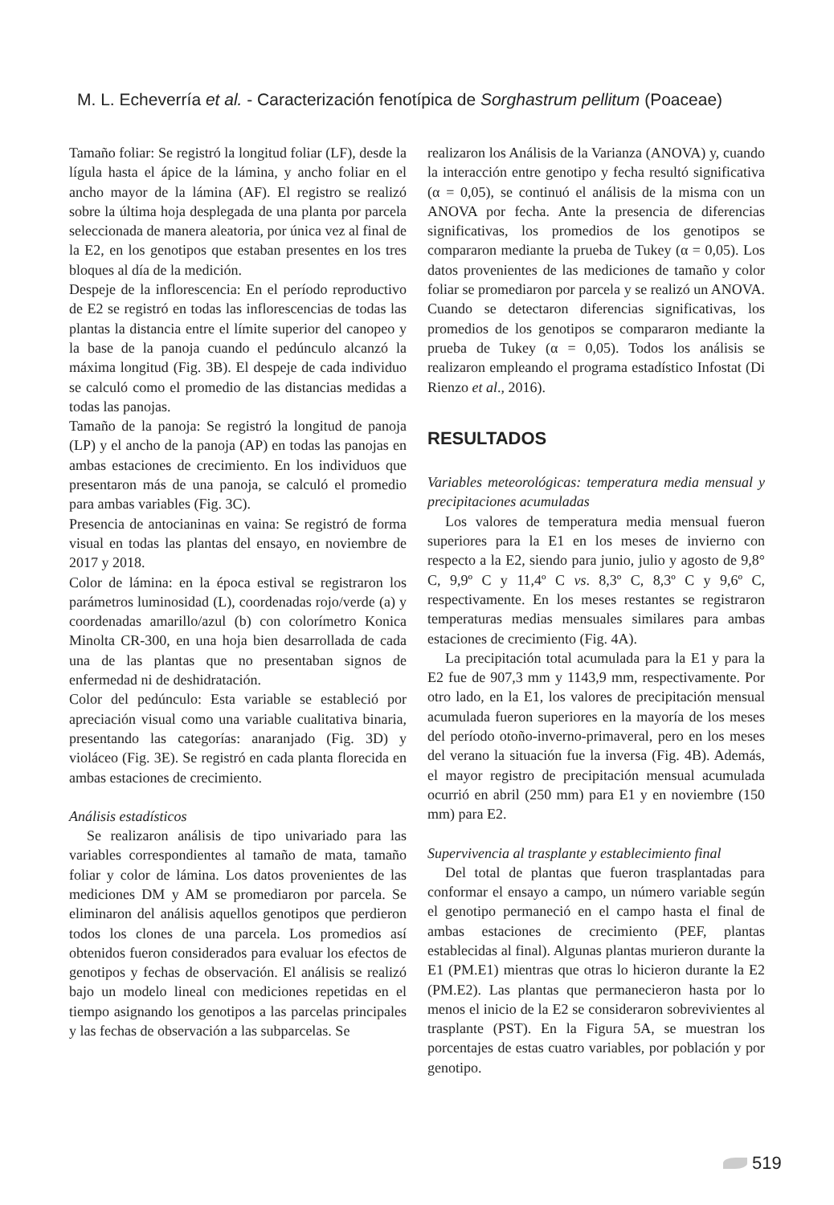M. L. Echeverría et al. - Caracterización fenotípica de Sorghastrum pellitum (Poaceae)
Tamaño foliar: Se registró la longitud foliar (LF), desde la lígula hasta el ápice de la lámina, y ancho foliar en el ancho mayor de la lámina (AF). El registro se realizó sobre la última hoja desplegada de una planta por parcela seleccionada de manera aleatoria, por única vez al final de la E2, en los genotipos que estaban presentes en los tres bloques al día de la medición.
Despeje de la inflorescencia: En el período reproductivo de E2 se registró en todas las inflorescencias de todas las plantas la distancia entre el límite superior del canopeo y la base de la panoja cuando el pedúnculo alcanzó la máxima longitud (Fig. 3B). El despeje de cada individuo se calculó como el promedio de las distancias medidas a todas las panojas.
Tamaño de la panoja: Se registró la longitud de panoja (LP) y el ancho de la panoja (AP) en todas las panojas en ambas estaciones de crecimiento. En los individuos que presentaron más de una panoja, se calculó el promedio para ambas variables (Fig. 3C).
Presencia de antocianinas en vaina: Se registró de forma visual en todas las plantas del ensayo, en noviembre de 2017 y 2018.
Color de lámina: en la época estival se registraron los parámetros luminosidad (L), coordenadas rojo/verde (a) y coordenadas amarillo/azul (b) con colorímetro Konica Minolta CR-300, en una hoja bien desarrollada de cada una de las plantas que no presentaban signos de enfermedad ni de deshidratación.
Color del pedúnculo: Esta variable se estableció por apreciación visual como una variable cualitativa binaria, presentando las categorías: anaranjado (Fig. 3D) y violáceo (Fig. 3E). Se registró en cada planta florecida en ambas estaciones de crecimiento.
Análisis estadísticos
Se realizaron análisis de tipo univariado para las variables correspondientes al tamaño de mata, tamaño foliar y color de lámina. Los datos provenientes de las mediciones DM y AM se promediaron por parcela. Se eliminaron del análisis aquellos genotipos que perdieron todos los clones de una parcela. Los promedios así obtenidos fueron considerados para evaluar los efectos de genotipos y fechas de observación. El análisis se realizó bajo un modelo lineal con mediciones repetidas en el tiempo asignando los genotipos a las parcelas principales y las fechas de observación a las subparcelas. Se
realizaron los Análisis de la Varianza (ANOVA) y, cuando la interacción entre genotipo y fecha resultó significativa (α = 0,05), se continuó el análisis de la misma con un ANOVA por fecha. Ante la presencia de diferencias significativas, los promedios de los genotipos se compararon mediante la prueba de Tukey (α = 0,05). Los datos provenientes de las mediciones de tamaño y color foliar se promediaron por parcela y se realizó un ANOVA. Cuando se detectaron diferencias significativas, los promedios de los genotipos se compararon mediante la prueba de Tukey (α = 0,05). Todos los análisis se realizaron empleando el programa estadístico Infostat (Di Rienzo et al., 2016).
RESULTADOS
Variables meteorológicas: temperatura media mensual y precipitaciones acumuladas
Los valores de temperatura media mensual fueron superiores para la E1 en los meses de invierno con respecto a la E2, siendo para junio, julio y agosto de 9,8° C, 9,9º C y 11,4º C vs. 8,3º C, 8,3º C y 9,6º C, respectivamente. En los meses restantes se registraron temperaturas medias mensuales similares para ambas estaciones de crecimiento (Fig. 4A).
La precipitación total acumulada para la E1 y para la E2 fue de 907,3 mm y 1143,9 mm, respectivamente. Por otro lado, en la E1, los valores de precipitación mensual acumulada fueron superiores en la mayoría de los meses del período otoño-inverno-primaveral, pero en los meses del verano la situación fue la inversa (Fig. 4B). Además, el mayor registro de precipitación mensual acumulada ocurrió en abril (250 mm) para E1 y en noviembre (150 mm) para E2.
Supervivencia al trasplante y establecimiento final
Del total de plantas que fueron trasplantadas para conformar el ensayo a campo, un número variable según el genotipo permaneció en el campo hasta el final de ambas estaciones de crecimiento (PEF, plantas establecidas al final). Algunas plantas murieron durante la E1 (PM.E1) mientras que otras lo hicieron durante la E2 (PM.E2). Las plantas que permanecieron hasta por lo menos el inicio de la E2 se consideraron sobrevivientes al trasplante (PST). En la Figura 5A, se muestran los porcentajes de estas cuatro variables, por población y por genotipo.
519